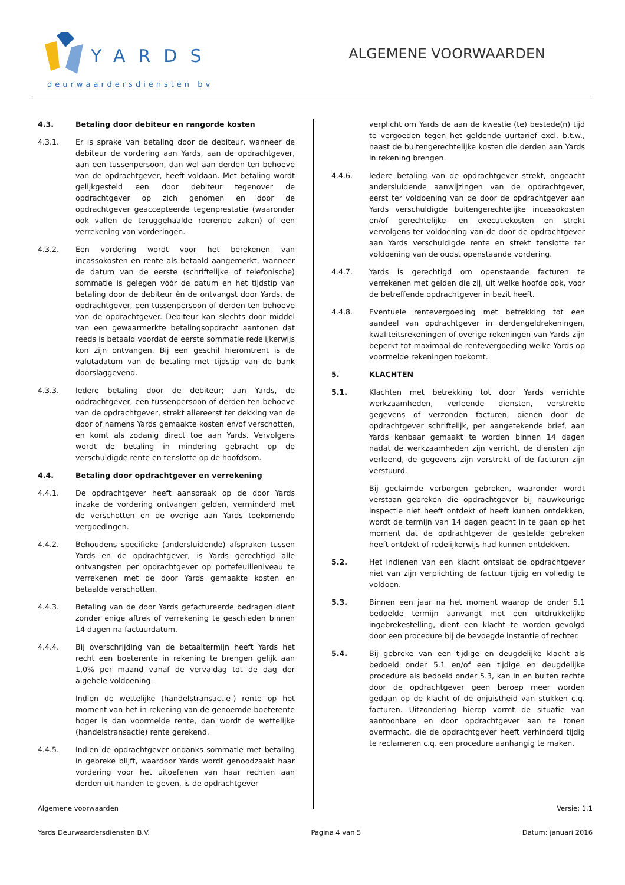YARDS
deurwaardersdiensten bv
ALGEMENE VOORWAARDEN
4.3. Betaling door debiteur en rangorde kosten
4.3.1. Er is sprake van betaling door de debiteur, wanneer de debiteur de vordering aan Yards, aan de opdrachtgever, aan een tussenpersoon, dan wel aan derden ten behoeve van de opdrachtgever, heeft voldaan. Met betaling wordt gelijkgesteld een door debiteur tegenover de opdrachtgever op zich genomen en door de opdrachtgever geaccepteerde tegenprestatie (waaronder ook vallen de teruggehaalde roerende zaken) of een verrekening van vorderingen.
4.3.2. Een vordering wordt voor het berekenen van incassokosten en rente als betaald aangemerkt, wanneer de datum van de eerste (schriftelijke of telefonische) sommatie is gelegen vóór de datum en het tijdstip van betaling door de debiteur én de ontvangst door Yards, de opdrachtgever, een tussenpersoon of derden ten behoeve van de opdrachtgever. Debiteur kan slechts door middel van een gewaarmerkte betalingsopdracht aantonen dat reeds is betaald voordat de eerste sommatie redelijkerwijs kon zijn ontvangen. Bij een geschil hieromtrent is de valutadatum van de betaling met tijdstip van de bank doorslaggevend.
4.3.3. Iedere betaling door de debiteur; aan Yards, de opdrachtgever, een tussenpersoon of derden ten behoeve van de opdrachtgever, strekt allereerst ter dekking van de door of namens Yards gemaakte kosten en/of verschotten, en komt als zodanig direct toe aan Yards. Vervolgens wordt de betaling in mindering gebracht op de verschuldigde rente en tenslotte op de hoofdsom.
4.4. Betaling door opdrachtgever en verrekening
4.4.1. De opdrachtgever heeft aanspraak op de door Yards inzake de vordering ontvangen gelden, verminderd met de verschotten en de overige aan Yards toekomende vergoedingen.
4.4.2. Behoudens specifieke (andersluidende) afspraken tussen Yards en de opdrachtgever, is Yards gerechtigd alle ontvangsten per opdrachtgever op portefeuilleniveau te verrekenen met de door Yards gemaakte kosten en betaalde verschotten.
4.4.3. Betaling van de door Yards gefactureerde bedragen dient zonder enige aftrek of verrekening te geschieden binnen 14 dagen na factuurdatum.
4.4.4. Bij overschrijding van de betaaltermijn heeft Yards het recht een boeterente in rekening te brengen gelijk aan 1,0% per maand vanaf de vervaldag tot de dag der algehele voldoening.
Indien de wettelijke (handelstransactie-) rente op het moment van het in rekening van de genoemde boeterente hoger is dan voormelde rente, dan wordt de wettelijke (handelstransactie) rente gerekend.
4.4.5. Indien de opdrachtgever ondanks sommatie met betaling in gebreke blijft, waardoor Yards wordt genoodzaakt haar vordering voor het uitoefenen van haar rechten aan derden uit handen te geven, is de opdrachtgever
verplicht om Yards de aan de kwestie (te) bestede(n) tijd te vergoeden tegen het geldende uurtarief excl. b.t.w., naast de buitengerechtelijke kosten die derden aan Yards in rekening brengen.
4.4.6. Iedere betaling van de opdrachtgever strekt, ongeacht andersluidende aanwijzingen van de opdrachtgever, eerst ter voldoening van de door de opdrachtgever aan Yards verschuldigde buitengerechtelijke incassokosten en/of gerechtelijke- en executiekosten en strekt vervolgens ter voldoening van de door de opdrachtgever aan Yards verschuldigde rente en strekt tenslotte ter voldoening van de oudst openstaande vordering.
4.4.7. Yards is gerechtigd om openstaande facturen te verrekenen met gelden die zij, uit welke hoofde ook, voor de betreffende opdrachtgever in bezit heeft.
4.4.8. Eventuele rentevergoeding met betrekking tot een aandeel van opdrachtgever in derdengeldrekeningen, kwaliteitsrekeningen of overige rekeningen van Yards zijn beperkt tot maximaal de rentevergoeding welke Yards op voormelde rekeningen toekomt.
5. KLACHTEN
5.1. Klachten met betrekking tot door Yards verrichte werkzaamheden, verleende diensten, verstrekte gegevens of verzonden facturen, dienen door de opdrachtgever schriftelijk, per aangetekende brief, aan Yards kenbaar gemaakt te worden binnen 14 dagen nadat de werkzaamheden zijn verricht, de diensten zijn verleend, de gegevens zijn verstrekt of de facturen zijn verstuurd.
Bij geclaimde verborgen gebreken, waaronder wordt verstaan gebreken die opdrachtgever bij nauwkeurige inspectie niet heeft ontdekt of heeft kunnen ontdekken, wordt de termijn van 14 dagen geacht in te gaan op het moment dat de opdrachtgever de gestelde gebreken heeft ontdekt of redelijkerwijs had kunnen ontdekken.
5.2. Het indienen van een klacht ontslaat de opdrachtgever niet van zijn verplichting de factuur tijdig en volledig te voldoen.
5.3. Binnen een jaar na het moment waarop de onder 5.1 bedoelde termijn aanvangt met een uitdrukkelijke ingebrekestelling, dient een klacht te worden gevolgd door een procedure bij de bevoegde instantie of rechter.
5.4. Bij gebreke van een tijdige en deugdelijke klacht als bedoeld onder 5.1 en/of een tijdige en deugdelijke procedure als bedoeld onder 5.3, kan in en buiten rechte door de opdrachtgever geen beroep meer worden gedaan op de klacht of de onjuistheid van stukken c.q. facturen. Uitzondering hierop vormt de situatie van aantoonbare en door opdrachtgever aan te tonen overmacht, die de opdrachtgever heeft verhinderd tijdig te reclameren c.q. een procedure aanhangig te maken.
Algemene voorwaarden Versie: 1.1
Yards Deurwaardersdiensten B.V. Pagina 4 van 5 Datum: januari 2016